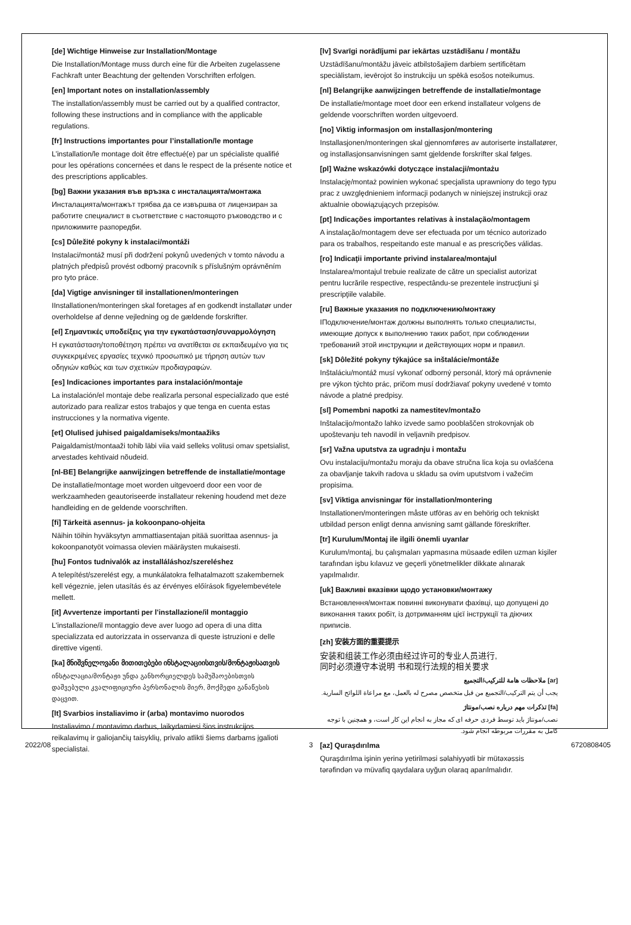[de] Wichtige Hinweise zur Installation/Montage
Die Installation/Montage muss durch eine für die Arbeiten zugelassene Fachkraft unter Beachtung der geltenden Vorschriften erfolgen.
[en] Important notes on installation/assembly
The installation/assembly must be carried out by a qualified contractor, following these instructions and in compliance with the applicable regulations.
[fr] Instructions importantes pour l’installation/le montage
L’installation/le montage doit être effectué(e) par un spécialiste qualifié pour les opérations concernées et dans le respect de la présente notice et des prescriptions applicables.
[bg] Важни указания във връзка с инсталацията/монтажа
Инсталацията/монтажът трябва да се извършва от лицензиран за работите специалист в съответствие с настоящото ръководство и с приложимите разпоредби.
[cs] Důležité pokyny k instalaci/montáži
Instalaci/montáž musí při dodržení pokynů uvedených v tomto návodu a platných předpisů provést odborný pracovník s příslušným oprávněním pro tyto práce.
[da] Vigtige anvisninger til installationen/monteringen
IInstallationen/monteringen skal foretages af en godkendt installatør under overholdelse af denne vejledning og de gældende forskrifter.
[el] Σημαντικές υποδείξεις για την εγκατάσταση/συναρμολόγηση
Η εγκατάσταση/τοποθέτηση πρέπει να ανατίθεται σε εκπαιδευμένο για τις συγκεκριμένες εργασίες τεχνικό προσωπικό με τήρηση αυτών των οδηγιών καθώς και των σχετικών προδιαγραφών.
[es] Indicaciones importantes para instalación/montaje
La instalación/el montaje debe realizarla personal especializado que esté autorizado para realizar estos trabajos y que tenga en cuenta estas instrucciones y la normativa vigente.
[et] Olulised juhised paigaldamiseks/montaažiks
Paigaldamist/montaaži tohib läbi viia vaid selleks volitusi omav spetsialist, arvestades kehtivaid nõudeid.
[nl-BE] Belangrijke aanwijzingen betreffende de installatie/montage
De installatie/montage moet worden uitgevoerd door een voor de werkzaamheden geautoriseerde installateur rekening houdend met deze handleiding en de geldende voorschriften.
[fi] Tärkeitä asennus- ja kokoonpano-ohjeita
Näihin töihin hyväksytyn ammattiasentajan pitää suorittaa asennus- ja kokoonpanotyöt voimassa olevien määräysten mukaisesti.
[hu] Fontos tudnivalók az installáláshoz/szereléshez
A telepítést/szerelést egy, a munkálatokra felhatalmazott szakembernek kell végeznie, jelen utasítás és az érvényes előírások figyelembevétele mellett.
[it] Avvertenze importanti per l'installazione/il montaggio
L'installazione/il montaggio deve aver luogo ad opera di una ditta specializzata ed autorizzata in osservanza di queste istruzioni e delle direttive vigenti.
[ka] მნიშვნელოვანი მითითებები ინსტალაციისთვის/მონტაჟისათვის
ინსტალაცია/მონტაჟი უნდა განხორციელდეს სამუშაოებისთვის დაშვებული კვალიფიციური პერსონალის მიერ, მოქმედი განაწესის დაცვით.
[lt] Svarbios instaliavimo ir (arba) montavimo nuorodos
Instaliavimo / montavimo darbus, laikydamiesi šios instrukcijos reikalavimų ir galiojančių taisyklių, privalo atlikti šiems darbams įgalioti specialistai.
[lv] Svarīgi norādījumi par iekārtas uzstādīšanu / montāžu
Uzstādīšanu/montāžu jāveic atbilstošajiem darbiem sertificētam speciālistam, ievērojot šo instrukciju un spēkā esošos noteikumus.
[nl] Belangrijke aanwijzingen betreffende de installatie/montage
De installatie/montage moet door een erkend installateur volgens de geldende voorschriften worden uitgevoerd.
[no] Viktig informasjon om installasjon/montering
Installasjonen/monteringen skal gjennomføres av autoriserte installatører, og installasjonsanvisningen samt gjeldende forskrifter skal følges.
[pl] Ważne wskazówki dotyczące instalacji/montażu
Instalację/montaż powinien wykonać specjalista uprawniony do tego typu prac z uwzględnieniem informacji podanych w niniejszej instrukcji oraz aktualnie obowiązujących przepisów.
[pt] Indicações importantes relativas à instalação/montagem
A instalação/montagem deve ser efectuada por um técnico autorizado para os trabalhos, respeitando este manual e as prescrições válidas.
[ro] Indicaţii importante privind instalarea/montajul
Instalarea/montajul trebuie realizate de către un specialist autorizat pentru lucrările respective, respectându-se prezentele instrucţiuni şi prescripţiile valabile.
[ru] Важные указания по подключению/монтажу
IПодключение/монтаж должны выполнять только специалисты, имеющие допуск к выполнению таких работ, при соблюдении требований этой инструкции и действующих норм и правил.
[sk] Dôležité pokyny týkajúce sa inštalácie/montáže
Inštaláciu/montáž musí vykonať odborný personál, ktorý má oprávnenie pre výkon týchto prác, pričom musí dodržiavať pokyny uvedené v tomto návode a platné predpisy.
[sl] Pomembni napotki za namestitev/montažo
Inštalacijo/montažo lahko izvede samo pooblaščen strokovnjak ob upoštevanju teh navodil in veljavnih predpisov.
[sr] Važna uputstva za ugradnju i montažu
Ovu instalaciju/montažu moraju da obave stručna lica koja su ovlašćena za obavljanje takvih radova u skladu sa ovim uputstvom i važećim propisima.
[sv] Viktiga anvisningar för installation/montering
Installationen/monteringen måste utföras av en behörig och tekniskt utbildad person enligt denna anvisning samt gällande föreskrifter.
[tr] Kurulum/Montaj ile ilgili önemli uyarılar
Kurulum/montaj, bu çalışmaları yapmasına müsaade edilen uzman kişiler tarafından işbu kılavuz ve geçerli yönetmelikler dikkate alınarak yapılmalıdır.
[uk] Важливі вказівки щодо установки/монтажу
Встановлення/монтаж повинні виконувати фахівці, що допущені до виконання таких робіт, із дотриманням цієї інструкції та діючих приписів.
[zh] 安装方面的重要提示
安装和组装工作必须由经过许可的专业人员进行,
同时必须遵守本说明 书和现行法规的相关要求
[ar] ملاحظات هامة للتركيب/التجميع
يجب أن يتم التركيب/التجميع من قبل متخصص مصرح له بالعمل، مع مراعاة اللوائح السارية.
[fa] تذکرات مهم درباره نصب/مونتاژ
نصب/مونتاژ باید توسط فردی حرفه ای که مجاز به انجام این کار است، و همچنین با توجه کامل به مقررات مربوطه انجام شود.
[az] Quraşdırılma
Quraşdırılma işinin yerinə yetirilməsi səlahiyyətli bir mütəxəssis tərəfindən və müvafiq qaydalara uyğun olaraq aparılmalıdır.
2022/08 3 6720808405